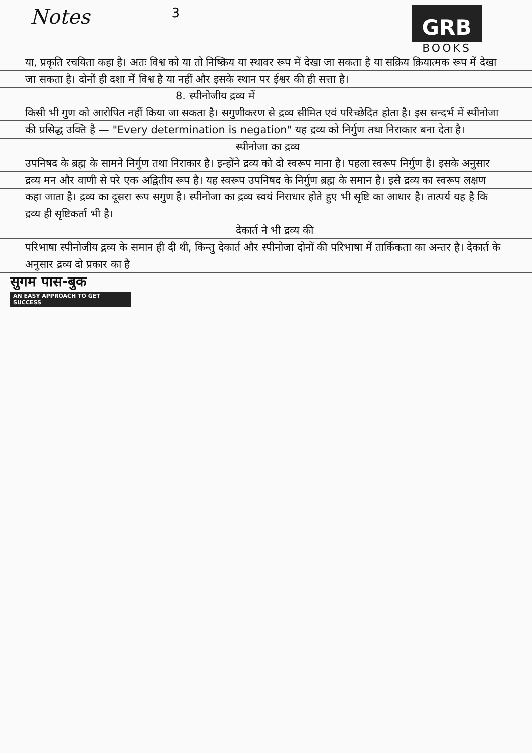Notes
3
GRB
BOOKS
या, प्रकृति रचयिता कहा है। अतः विश्व को या तो निष्क्रिय या स्थावर रूप में देखा जा सकता है या सक्रिय क्रियात्मक रूप में देखा जा सकता है। दोनों ही दशा में विश्व है या नहीं और इसके स्थान पर ईश्वर की ही सत्ता है।
8. स्पीनोजीय द्रव्य में
किसी भी गुण को आरोपित नहीं किया जा सकता है। सगुणीकरण से द्रव्य सीमित एवं परिच्छेदित होता है। इस सन्दर्भ में स्पीनोजा की प्रसिद्ध उक्ति है — "Every determination is negation" यह द्रव्य को निर्गुण तथा निराकार बना देता है।
स्पीनोजा का द्रव्य
उपनिषद के ब्रह्म के सामने निर्गुण तथा निराकार है। इन्होंने द्रव्य को दो स्वरूप माना है। पहला स्वरूप निर्गुण है। इसके अनुसार द्रव्य मन और वाणी से परे एक अद्वितीय रूप है। यह स्वरूप उपनिषद के निर्गुण ब्रह्म के समान है। इसे द्रव्य का स्वरूप लक्षण कहा जाता है। द्रव्य का दूसरा रूप सगुण है। स्पीनोजा का द्रव्य स्वयं निराधार होते हुए भी सृष्टि का आधार है। तात्पर्य यह है कि द्रव्य ही सृष्टिकर्ता भी है।
देकार्त ने भी द्रव्य की
परिभाषा स्पीनोजीय द्रव्य के समान ही दी थी, किन्तु देकार्त और स्पीनोजा दोनों की परिभाषा में तार्किकता का अन्तर है। देकार्त के अनुसार द्रव्य दो प्रकार का है
सुगम पास-बुक
AN EASY APPROACH TO GET SUCCESS